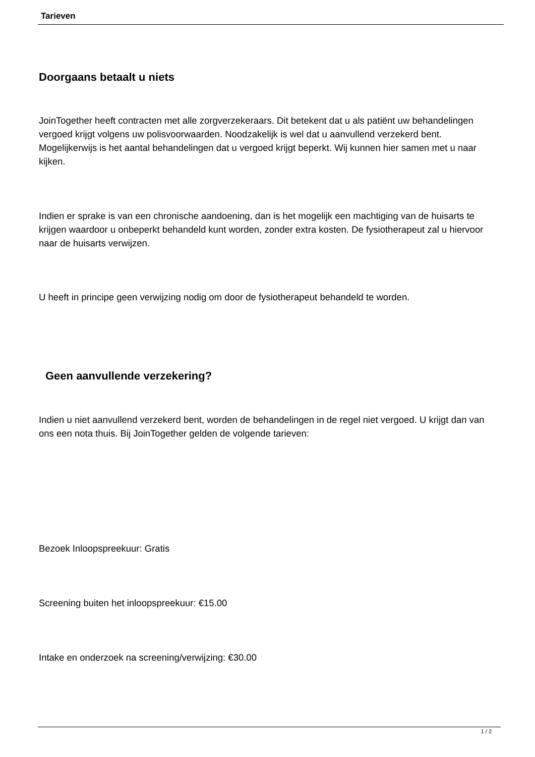Tarieven
Doorgaans betaalt u niets
JoinTogether heeft contracten met alle zorgverzekeraars. Dit betekent dat u als patiënt uw behandelingen vergoed krijgt volgens uw polisvoorwaarden. Noodzakelijk is wel dat u aanvullend verzekerd bent. Mogelijkerwijs is het aantal behandelingen dat u vergoed krijgt beperkt. Wij kunnen hier samen met u naar kijken.
Indien er sprake is van een chronische aandoening, dan is het mogelijk een machtiging van de huisarts te krijgen waardoor u onbeperkt behandeld kunt worden, zonder extra kosten. De fysiotherapeut zal u hiervoor naar de huisarts verwijzen.
U heeft in principe geen verwijzing nodig om door de fysiotherapeut behandeld te worden.
Geen aanvullende verzekering?
Indien u niet aanvullend verzekerd bent, worden de behandelingen in de regel niet vergoed. U krijgt dan van ons een nota thuis. Bij JoinTogether gelden de volgende tarieven:
Bezoek Inloopspreekuur: Gratis
Screening buiten het inloopspreekuur: €15.00
Intake en onderzoek na screening/verwijzing: €30.00
1 / 2